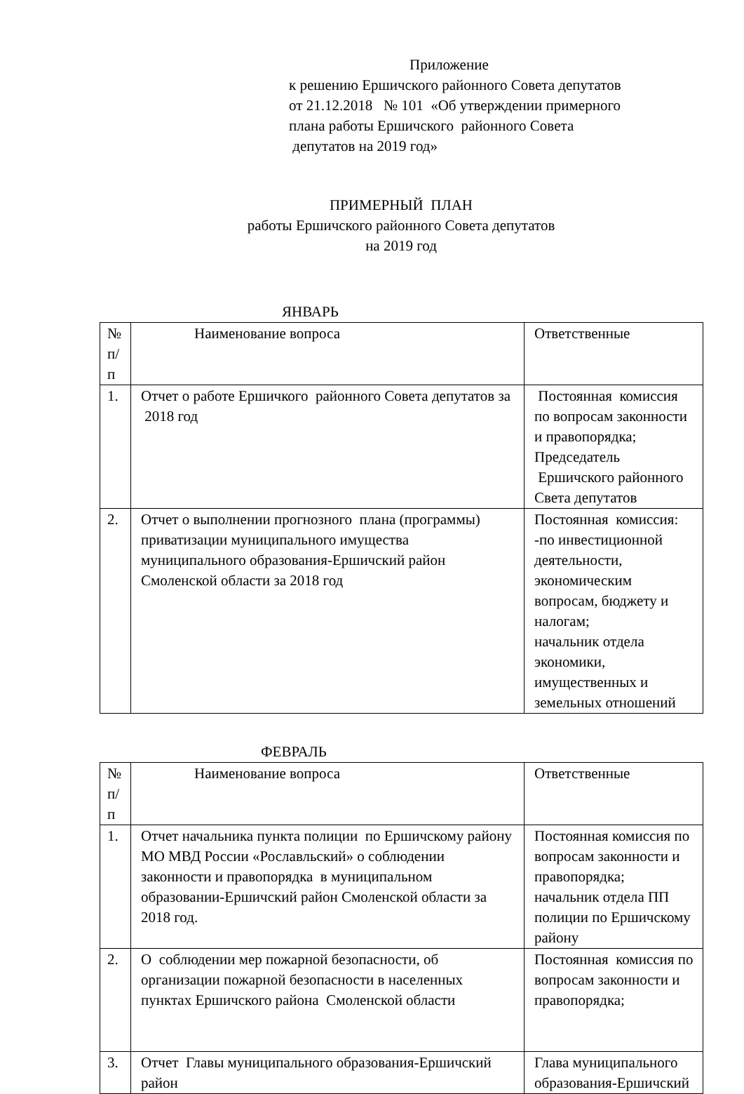Приложение
к решению Ершичского районного Совета депутатов
от 21.12.2018 № 101 «Об утверждении примерного
плана работы Ершичского районного Совета
депутатов на 2019 год»
ПРИМЕРНЫЙ ПЛАН
работы Ершичского районного Совета депутатов
на 2019 год
ЯНВАРЬ
| № п/п | Наименование вопроса | Ответственные |
| 1. | Отчет о работе Ершичкого районного Совета депутатов за 2018 год | Постоянная комиссия по вопросам законности и правопорядка; Председатель Ершичского районного Света депутатов |
| 2. | Отчет о выполнении прогнозного плана (программы) приватизации муниципального имущества муниципального образования-Ершичский район Смоленской области за 2018 год | Постоянная комиссия: -по инвестиционной деятельности, экономическим вопросам, бюджету и налогам; начальник отдела экономики, имущественных и земельных отношений |
ФЕВРАЛЬ
| № п/п | Наименование вопроса | Ответственные |
| 1. | Отчет начальника пункта полиции по Ершичскому району МО МВД России «Рославльский» о соблюдении законности и правопорядка в муниципальном образовании-Ершичский район Смоленской области за 2018 год. | Постоянная комиссия по вопросам законности и правопорядка; начальник отдела ПП полиции по Ершичскому району |
| 2. | О соблюдении мер пожарной безопасности, об организации пожарной безопасности в населенных пунктах Ершичского района Смоленской области | Постоянная комиссия по вопросам законности и правопорядка; |
| 3. | Отчет Главы муниципального образования-Ершичский район | Глава муниципального образования-Ершичский |